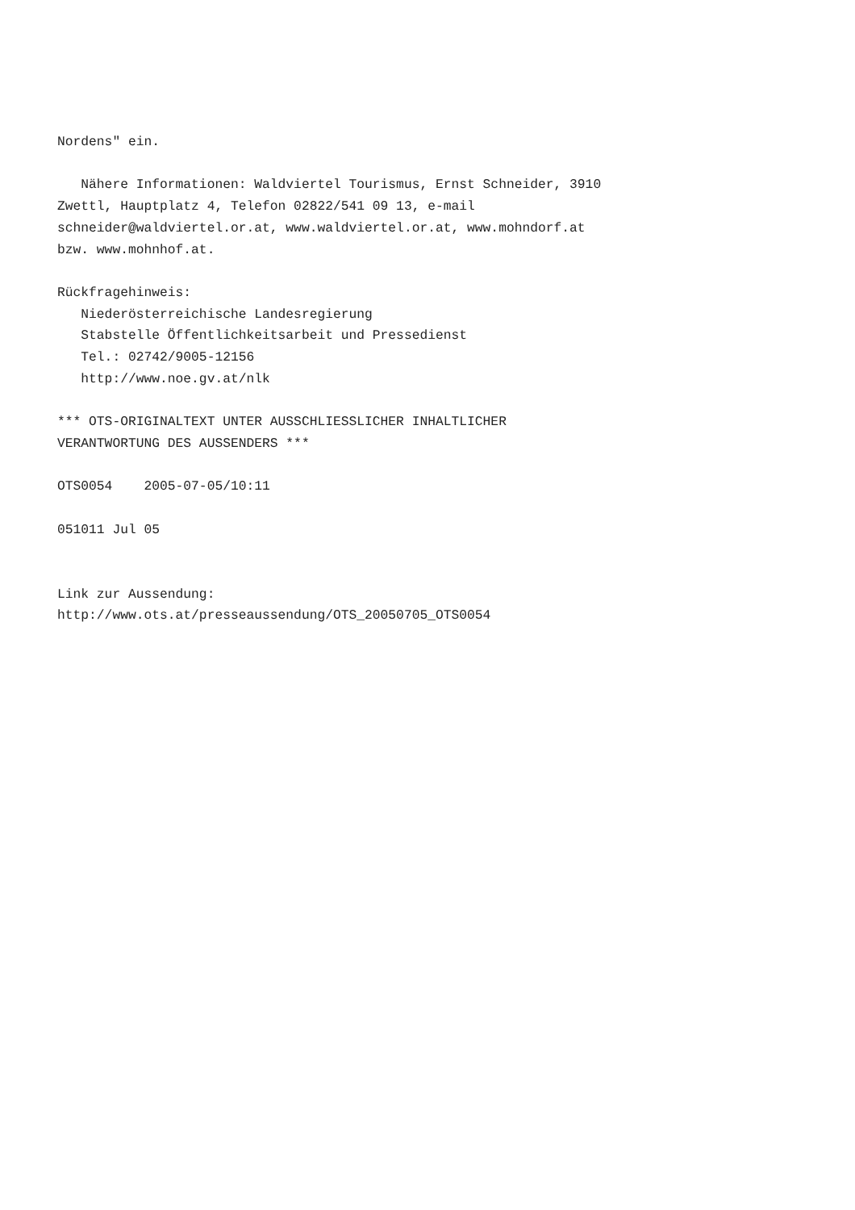Nordens" ein.

   Nähere Informationen: Waldviertel Tourismus, Ernst Schneider, 3910
Zwettl, Hauptplatz 4, Telefon 02822/541 09 13, e-mail
schneider@waldviertel.or.at, www.waldviertel.or.at, www.mohndorf.at
bzw. www.mohnhof.at.

Rückfragehinweis:
   Niederösterreichische Landesregierung
   Stabstelle Öffentlichkeitsarbeit und Pressedienst
   Tel.: 02742/9005-12156
   http://www.noe.gv.at/nlk

*** OTS-ORIGINALTEXT UNTER AUSSCHLIESSLICHER INHALTLICHER
VERANTWORTUNG DES AUSSENDERS ***

OTS0054    2005-07-05/10:11

051011 Jul 05


Link zur Aussendung:
http://www.ots.at/presseaussendung/OTS_20050705_OTS0054